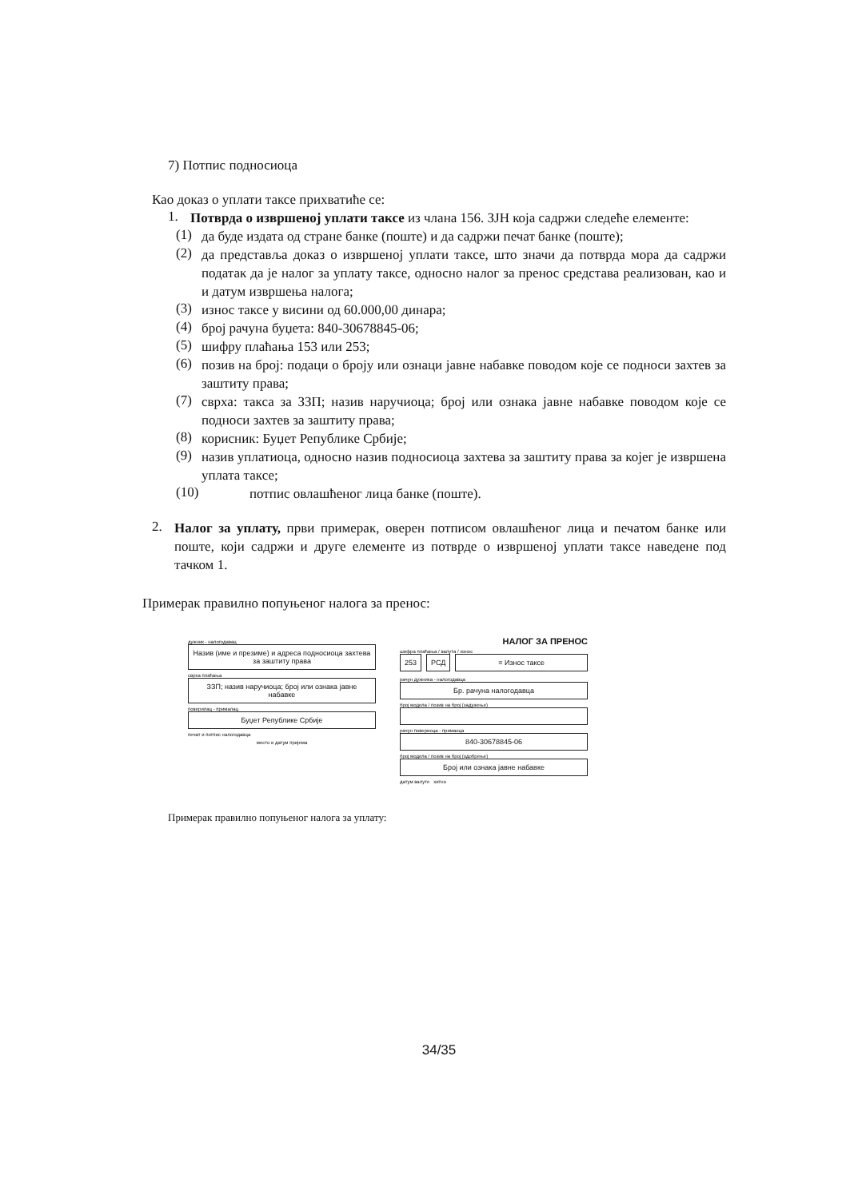7) Потпис подносиоца
Као доказ о уплати таксе прихватиће се:
1.
Потврда о извршеној уплати таксе из члана 156. ЗЈН која садржи следеће елементе:
(1)
да буде издата од стране банке (поште) и да садржи печат банке (поште);
(2)
да представља доказ о извршеној уплати таксе, што значи да потврда мора да садржи податак да је налог за уплату таксе, односно налог за пренос средстава реализован, као и и датум извршења налога;
(3)
износ таксе у висини од 60.000,00 динара;
(4)
број рачуна буџета: 840-30678845-06;
(5)
шифру плаћања 153 или 253;
(6)
позив на број: подаци о броју или ознаци јавне набавке поводом које се подноси захтев за заштиту права;
(7)
сврха: такса за ЗЗП; назив наручиоца; број или ознака јавне набавке поводом које се подноси захтев за заштиту права;
(8)
корисник: Буџет Републике Србије;
(9)
назив уплатиоца, односно назив подносиоца захтева за заштиту права за којег је извршена уплата таксе;
(10)
потпис овлашћеног лица банке (поште).
2.
Налог за уплату, први примерак, оверен потписом овлашћеног лица и печатом банке или поште, који садржи и друге елементе из потврде о извршеној уплати таксе наведене под тачком 1.
Примерак правилно попуњеног налога за пренос:
дужник - налогодавац
Назив (име и презиме) и адреса подносиоца захтева за заштиту права
сврха плаћања
ЗЗП; назив наручиоца; број или ознака јавне набавке
поверилац - прималац
Буџет Републике Србије
печат и потпис налогодавца
место и датум пријема
НАЛОГ ЗА ПРЕНОС
шифра плаћања / валута / износ
253 РСД = Износ таксе
рачун дужника - налогодавца
Бр. рачуна налогодавца
број модела / позив на број (задужење)
рачун повериоца - примаоца
840-30678845-06
број модела / позив на број (одобрење)
Број или ознака јавне набавке
датум валуте хитно
Примерак правилно попуњеног налога за уплату:
34/35